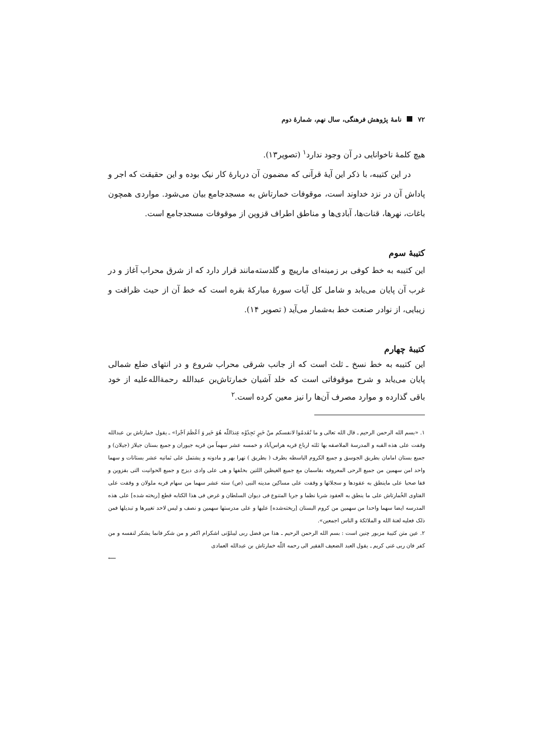۷۲ نامهٔ پژوهش فرهنگی، سال نهم، شمارهٔ دوم
هیچ کلمهٔ ناخوانایی در آن وجود ندارد<sup>۱</sup> (تصویر۱۳).
در این کتیبه، با ذکر این آیهٔ قرآنی که مضمون آن دربارهٔ کار نیک بوده و این حقیقت که اجر و پاداش آن در نزد خداوند است، موقوفات خمارتاش به مسجدجامع بیان می‌شود. مواردی همچون باغات، نهرها، قنات‌ها، آبادی‌ها و مناطق اطراف قزوین از موقوفات مسجدجامع است.
کتیبهٔ سوم
این کتیبه به خط کوفی بر زمینه‌ای مارپیچ و گلدسته‌مانند قرار دارد که از شرق محراب آغاز و در غرب آن پایان می‌یابد و شامل کل آیات سورهٔ مبارکهٔ بقره است که خط آن از حیث ظرافت و زیبایی، از نوادر صنعت خط به‌شمار می‌آید ( تصویر ۱۴).
کتیبهٔ چهارم
این کتیبه به خط نسخ ـ ثلث است که از جانب شرقی محراب شروع و در انتهای ضلع شمالی پایان می‌یابد و شرح موقوفاتی است که خلد آشیان خمارتاش‌بن عبدالله رحمة‌الله‌علیه از خود باقی گذارده و موارد مصرف آن‌ها را نیز معین کرده است.<sup>۲</sup>
۱. «بسم الله الرحمن الرحیم ـ قال الله تعالی و ما تُقَدمُوا لانفسکم منْ خَیرٍ تَجِدُوُه عِندَاللّه هُوَ خَیر وَ اَعْظَمَ اَجْرا» ـ یقول خمارتاش بن عبدالله وقفت علی هذه القبه و المدرسهٔ الملاصقه بها ثلثه ارباع قریه هراس‌آباد و خمسه عشر سهماً من قریه جیوران و جمیع بستان جیلاز (جیلان) و جمیع بستان امامان بطریق الجوسق و جمیع الکروم الباسطه بطرف ( بطریق ) نهرا بهر و مادونه و یشتمل علی ثمانیه عشر بستانات و سهما واحد امن سهمین من جمیع الرحی المعروفه بقاسمان مع جمیع الغیظین اللتین بخلفها و هی علی وادی دیزج و جمیع الحوانیت التی بقزوین و قفا صحبا علی ماینطق به عقودها و سجلاتها و وقفت علی مساکین مدینه النبی (ص) سته عشر سهما من سهام قریه ملولان و وقفت علی الفتاوی الخُمارتاش علی ما ینطق به العقود شربا نظما و جریا المتنوع فی دیوان السلطان و غرض فی هذا الکتابه قطع [ریخته شده] علی هذه المدرسه ایضا سهما واحدا من سهمین من کروم البستان [ریخته‌شده] علیها و علی مدرستها سهمین و نصف و لیس لاحد تغییرها و تبدیلها فمن ذلک فعلیه لغنهٔ الله و الملائکهٔ و الناس اجمعین».
۲. عین متن کتیبهٔ مزبور چنین است : بسم الله الرحمن الرحیم ـ هذا من فضل ربی لیبلوّنی اشکرام اکفر و من شکر فانما یشکر لنفسه و من کفر فان ربی غنی کریم ـ یقول العبد الضعیف الفقیر الی رحمه اللّه خمارتاش بن عبدالله العمادی
⟵